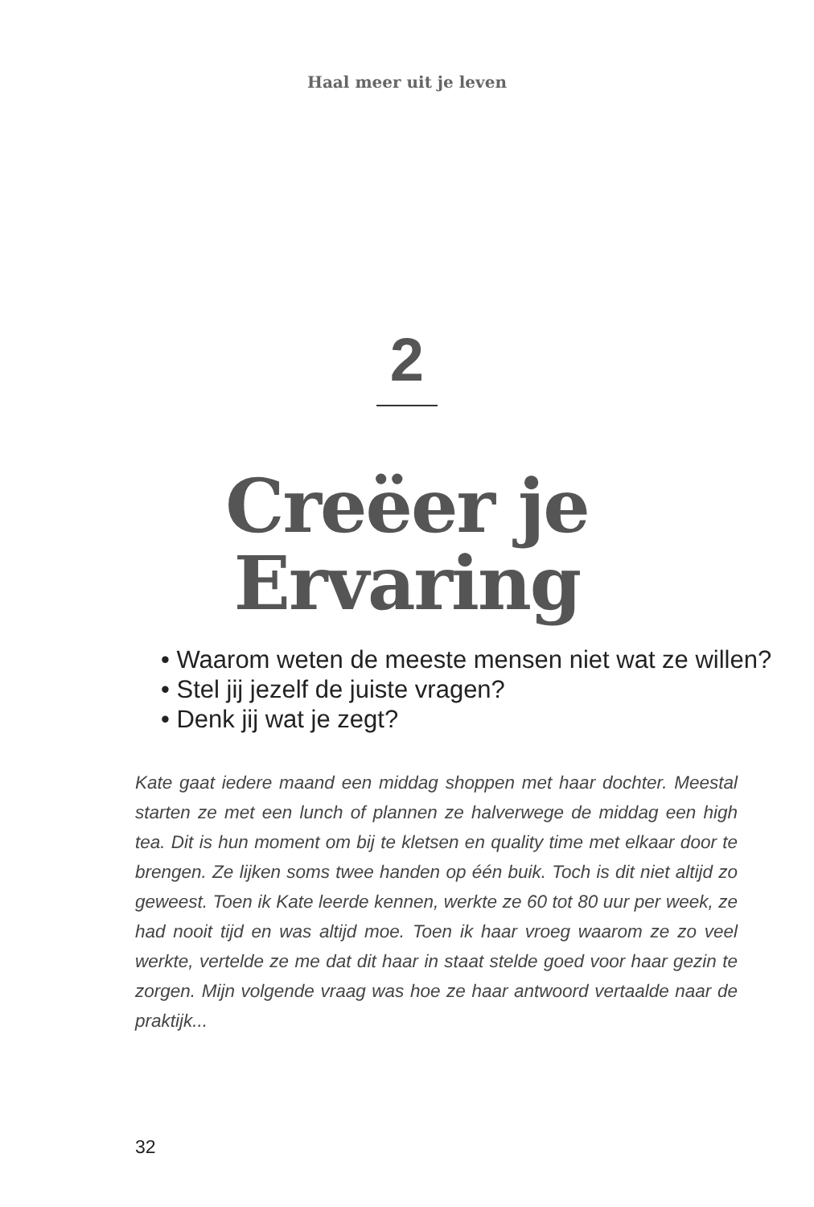Haal meer uit je leven
2
Creëer je
Ervaring
• Waarom weten de meeste mensen niet wat ze willen?
• Stel jij jezelf de juiste vragen?
• Denk jij wat je zegt?
Kate gaat iedere maand een middag shoppen met haar dochter. Meestal starten ze met een lunch of plannen ze halverwege de middag een high tea. Dit is hun moment om bij te kletsen en quality time met elkaar door te brengen. Ze lijken soms twee handen op één buik. Toch is dit niet altijd zo geweest. Toen ik Kate leerde kennen, werkte ze 60 tot 80 uur per week, ze had nooit tijd en was altijd moe. Toen ik haar vroeg waarom ze zo veel werkte, vertelde ze me dat dit haar in staat stelde goed voor haar gezin te zorgen. Mijn volgende vraag was hoe ze haar antwoord vertaalde naar de praktijk...
32